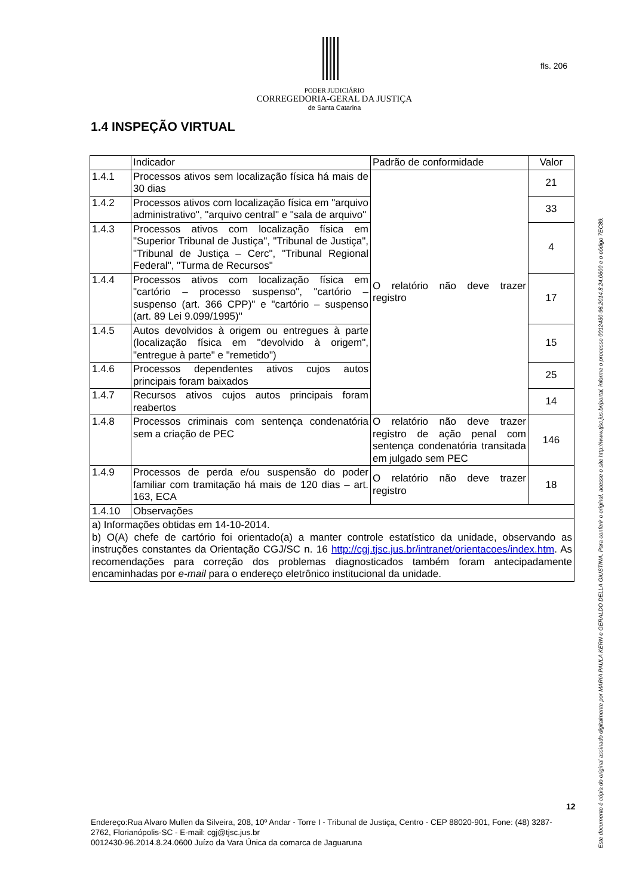PODER JUDICIÁRIO
CORREGEDORIA-GERAL DA JUSTIÇA
de Santa Catarina
fls. 206
1.4 INSPEÇÃO VIRTUAL
| | Indicador | Padrão de conformidade | Valor |
| 1.4.1 | Processos ativos sem localização física há mais de 30 dias | O relatório não deve trazer registro | 21 |
| 1.4.2 | Processos ativos com localização física em "arquivo administrativo", "arquivo central" e "sala de arquivo" | | 33 |
| 1.4.3 | Processos ativos com localização física em "Superior Tribunal de Justiça", "Tribunal de Justiça", "Tribunal de Justiça – Cerc", "Tribunal Regional Federal", "Turma de Recursos" | | 4 |
| 1.4.4 | Processos ativos com localização física em "cartório – processo suspenso", "cartório – suspenso (art. 366 CPP)" e "cartório – suspenso (art. 89 Lei 9.099/1995)" | | 17 |
| 1.4.5 | Autos devolvidos à origem ou entregues à parte (localização física em "devolvido à origem", "entregue à parte" e "remetido") | | 15 |
| 1.4.6 | Processos dependentes ativos cujos autos principais foram baixados | | 25 |
| 1.4.7 | Recursos ativos cujos autos principais foram reabertos | | 14 |
| 1.4.8 | Processos criminais com sentença condenatória sem a criação de PEC | O relatório não deve trazer registro de ação penal com sentença condenatória transitada em julgado sem PEC | 146 |
| 1.4.9 | Processos de perda e/ou suspensão do poder familiar com tramitação há mais de 120 dias – art. 163, ECA | O relatório não deve trazer registro | 18 |
| 1.4.10 | Observações | | |
| a) Informações obtidas em 14-10-2014. b) O(A) chefe de cartório foi orientado(a) a manter controle estatístico da unidade, observando as instruções constantes da Orientação CGJ/SC n. 16 http://cgj.tjsc.jus.br/intranet/orientacoes/index.htm . As recomendações para correção dos problemas diagnosticados também foram antecipadamente encaminhadas por e-mail para o endereço eletrônico institucional da unidade. | | | |
12
Endereço:Rua Alvaro Mullen da Silveira, 208, 10º Andar - Torre I - Tribunal de Justiça, Centro - CEP 88020-901, Fone: (48) 3287-2762, Florianópolis-SC - E-mail: cgj@tjsc.jus.br
0012430-96.2014.8.24.0600 Juízo da Vara Única da comarca de Jaguaruna
Este documento é cópia do original assinado digitalmente por MARIA PAULA KERN e GERALDO DELLA GIUSTINA. Para conferir o original, acesse o site http://www.tjsc.jus.br/portal, informe o processo 0012430-96.2014.8.24.0600 e o código 7EC89.